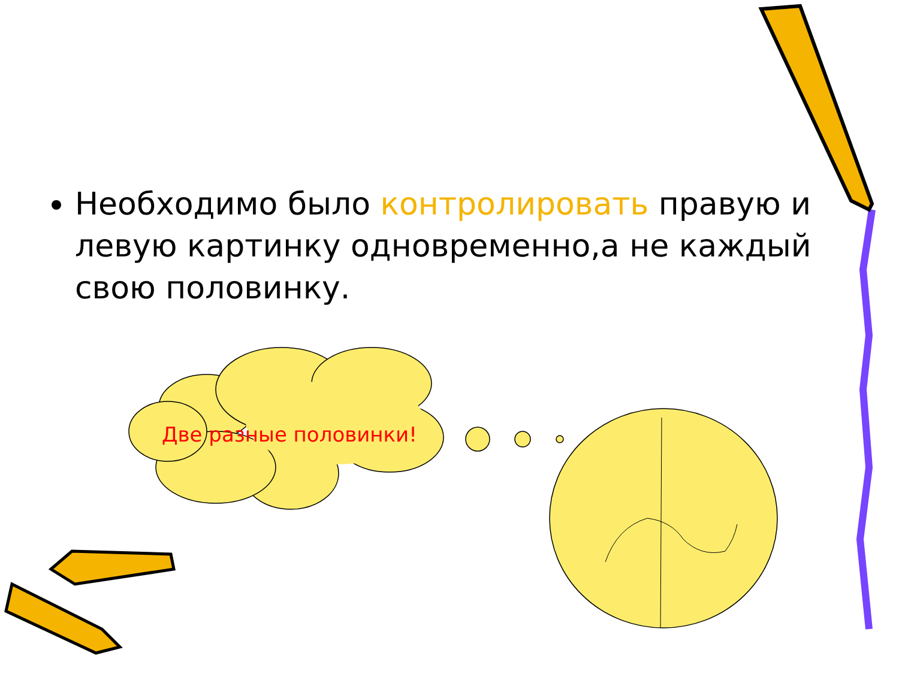Необходимо было контролировать правую и левую картинку одновременно,а не каждый свою половинку.
Две разные половинки!